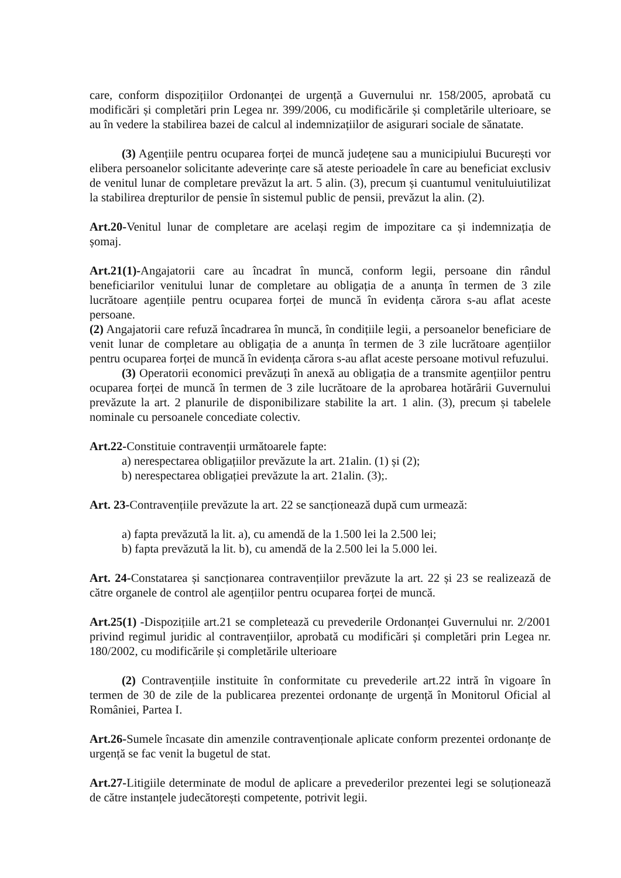care, conform dispozițiilor Ordonanței de urgență a Guvernului nr. 158/2005, aprobată cu modificări și completări prin Legea nr. 399/2006, cu modificările și completările ulterioare, se au în vedere la stabilirea bazei de calcul al indemnizațiilor de asigurari sociale de sănatate.
(3) Agențiile pentru ocuparea forței de muncă județene sau a municipiului București vor elibera persoanelor solicitante adeverințe care să ateste perioadele în care au beneficiat exclusiv de venitul lunar de completare prevăzut la art. 5 alin. (3), precum și cuantumul venituluiutilizat la stabilirea drepturilor de pensie în sistemul public de pensii, prevăzut la alin. (2).
Art.20-Venitul lunar de completare are același regim de impozitare ca și indemnizația de șomaj.
Art.21(1)-Angajatorii care au încadrat în muncă, conform legii, persoane din rândul beneficiarilor venitului lunar de completare au obligația de a anunța în termen de 3 zile lucrătoare agențiile pentru ocuparea forței de muncă în evidența cărora s-au aflat aceste persoane.
(2) Angajatorii care refuză încadrarea în muncă, în condițiile legii, a persoanelor beneficiare de venit lunar de completare au obligația de a anunța în termen de 3 zile lucrătoare agențiilor pentru ocuparea forței de muncă în evidența cărora s-au aflat aceste persoane motivul refuzului.
(3) Operatorii economici prevăzuți în anexă au obligația de a transmite agențiilor pentru ocuparea forței de muncă în termen de 3 zile lucrătoare de la aprobarea hotărârii Guvernului prevăzute la art. 2 planurile de disponibilizare stabilite la art. 1 alin. (3), precum și tabelele nominale cu persoanele concediate colectiv.
Art.22-Constituie contravenții următoarele fapte:
a) nerespectarea obligațiilor prevăzute la art. 21alin. (1) și (2);
b) nerespectarea obligației prevăzute la art. 21alin. (3);.
Art. 23-Contravențiile prevăzute la art. 22 se sancționează după cum urmează:
a) fapta prevăzută la lit. a), cu amendă de la 1.500 lei la 2.500 lei;
b) fapta prevăzută la lit. b), cu amendă de la 2.500 lei la 5.000 lei.
Art. 24-Constatarea și sancționarea contravențiilor prevăzute la art. 22 și 23 se realizează de către organele de control ale agențiilor pentru ocuparea forței de muncă.
Art.25(1) -Dispozițiile art.21 se completează cu prevederile Ordonanței Guvernului nr. 2/2001 privind regimul juridic al contravențiilor, aprobată cu modificări și completări prin Legea nr. 180/2002, cu modificările și completările ulterioare
(2) Contravențiile instituite în conformitate cu prevederile art.22 intră în vigoare în termen de 30 de zile de la publicarea prezentei ordonanțe de urgență în Monitorul Oficial al României, Partea I.
Art.26-Sumele încasate din amenzile contravenționale aplicate conform prezentei ordonanțe de urgență se fac venit la bugetul de stat.
Art.27-Litigiile determinate de modul de aplicare a prevederilor prezentei legi se soluționează de către instanțele judecătorești competente, potrivit legii.